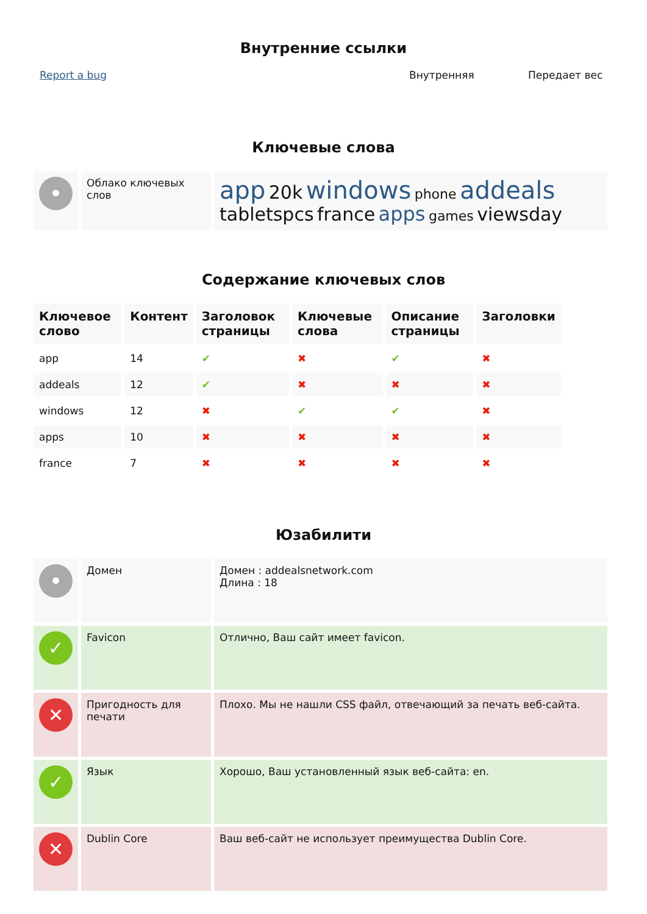Внутренние ссылки
Report a bug Внутренняя Передает вес
Ключевые слова
| • | Облако ключевых слов | app 20k windows phone addeals tabletspcs france apps games viewsday |
Содержание ключевых слов
| Ключевое слово | Контент | Заголовок страницы | Ключевые слова | Описание страницы | Заголовки |
| --- | --- | --- | --- | --- | --- |
| app | 14 | ✔ | ✖ | ✔ | ✖ |
| addeals | 12 | ✔ | ✖ | ✖ | ✖ |
| windows | 12 | ✖ | ✔ | ✔ | ✖ |
| apps | 10 | ✖ | ✖ | ✖ | ✖ |
| france | 7 | ✖ | ✖ | ✖ | ✖ |
Юзабилити
| • | Домен | Домен : addealsnetwork.com Длина : 18 |
| ✓ | Favicon | Отлично, Ваш сайт имеет favicon. |
| ✕ | Пригодность для печати | Плохо. Мы не нашли CSS файл, отвечающий за печать веб-сайта. |
| ✓ | Язык | Хорошо, Ваш установленный язык веб-сайта: en. |
| ✕ | Dublin Core | Ваш веб-сайт не использует преимущества Dublin Core. |